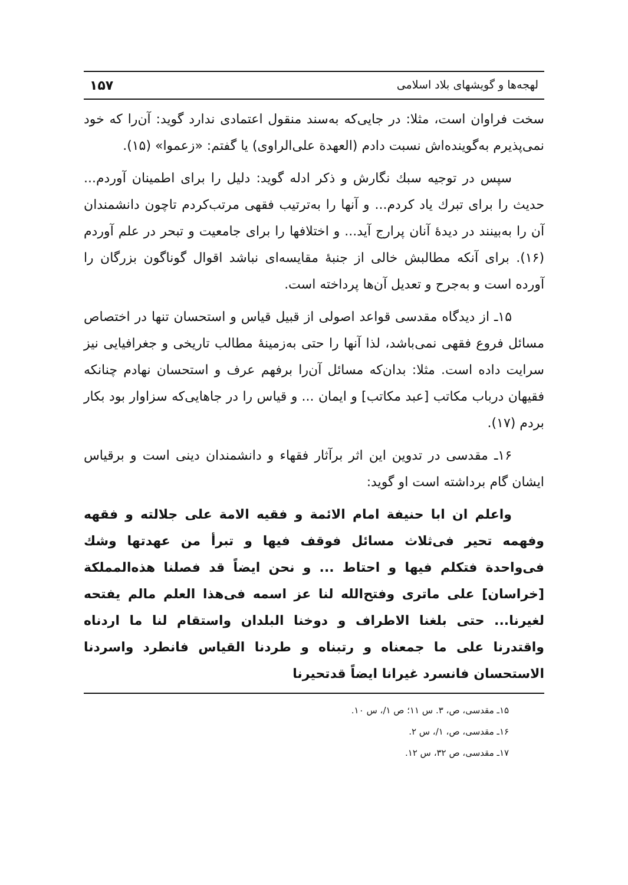لهجه‌ها و گویشهای بلاد اسلامی ۱۵۷
سخت فراوان است، مثلا: در جایی‌که به‌سند منقول اعتمادی ندارد گوید: آن‌را که خود نمی‌پذیرم به‌گوینده‌اش نسبت دادم (العهدة علی‌الراوی) یا گفتم: «زعموا» (۱۵).
سپس در توجیه سبك نگارش و ذکر ادله گوید: دلیل را برای اطمینان آوردم... حدیث را برای تبرك یاد کردم... و آنها را به‌ترتیب فقهی مرتب‌کردم تاچون دانشمندان آن را به‌بینند در دیدهٔ آنان پرارج آید... و اختلافها را برای جامعیت و تبحر در علم آوردم (۱۶). برای آنکه مطالبش خالی از جنبهٔ مقایسه‌ای نباشد اقوال گوناگون بزرگان را آورده است و به‌جرح و تعدیل آن‌ها پرداخته است.
۱۵ـ از دیدگاه مقدسی قواعد اصولی از قبیل قیاس و استحسان تنها در اختصاص مسائل فروع فقهی نمی‌باشد، لذا آنها را حتی به‌زمینهٔ مطالب تاریخی و جغرافیایی نیز سرایت داده است. مثلا: بدان‌که مسائل آن‌را برفهم عرف و استحسان نهادم چنانکه فقیهان درباب مکاتب [عبد مکاتب] و ایمان ... و قیاس را در جاهایی‌که سزاوار بود بکار بردم (۱۷).
۱۶ـ مقدسی در تدوین این اثر برآثار فقهاء و دانشمندان دینی است و برقیاس ایشان گام برداشته است او گوید:
واعلم ان ابا حنیفة امام الائمة و فقیه الامة علی جلالته و فقهه وفهمه تحیر فی‌ثلاث مسائل فوقف فیها و تبرأ من عهدتها وشك فی‌واحدة فتکلم فیها و احتاط ... و نحن ایضاً قد فصلنا هذه‌المملکة [خراسان] علی ماتری وفتح‌الله لنا عز اسمه فی‌هذا العلم مالم یفتحه لغیرنا... حتی بلغنا الاطراف و دوخنا البلدان واستقام لنا ما اردناه واقتدرنا علی ما جمعناه و رتبناه و طردنا القیاس فانطرد واسردنا الاستحسان فانسرد غیرانا ایضاً قدتحیرنا
۱۵ـ مقدسی، ص، ۳. س ۱۱؛ ص ۱/، س ۱۰.
۱۶ـ مقدسی، ص، ۱/، س ۲.
۱۷ـ مقدسی، ص ۳۲، س ۱۲.